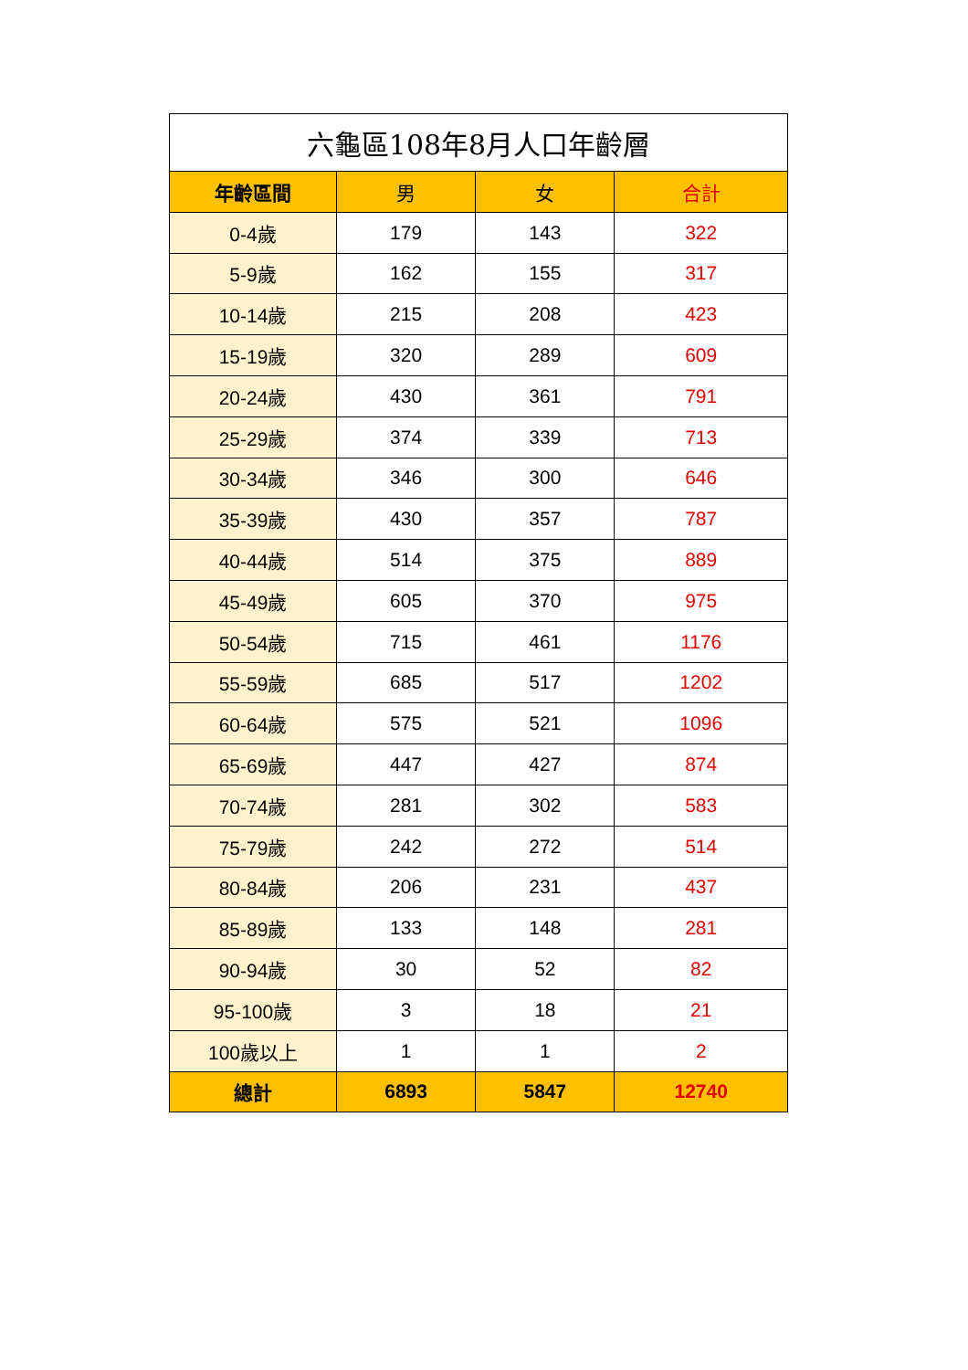| 六龜區108年8月人口年齡層 | | | |
| --- | --- | --- | --- |
| 年齡區間 | 男 | 女 | 合計 |
| 0-4歲 | 179 | 143 | 322 |
| 5-9歲 | 162 | 155 | 317 |
| 10-14歲 | 215 | 208 | 423 |
| 15-19歲 | 320 | 289 | 609 |
| 20-24歲 | 430 | 361 | 791 |
| 25-29歲 | 374 | 339 | 713 |
| 30-34歲 | 346 | 300 | 646 |
| 35-39歲 | 430 | 357 | 787 |
| 40-44歲 | 514 | 375 | 889 |
| 45-49歲 | 605 | 370 | 975 |
| 50-54歲 | 715 | 461 | 1176 |
| 55-59歲 | 685 | 517 | 1202 |
| 60-64歲 | 575 | 521 | 1096 |
| 65-69歲 | 447 | 427 | 874 |
| 70-74歲 | 281 | 302 | 583 |
| 75-79歲 | 242 | 272 | 514 |
| 80-84歲 | 206 | 231 | 437 |
| 85-89歲 | 133 | 148 | 281 |
| 90-94歲 | 30 | 52 | 82 |
| 95-100歲 | 3 | 18 | 21 |
| 100歲以上 | 1 | 1 | 2 |
| 總計 | 6893 | 5847 | 12740 |